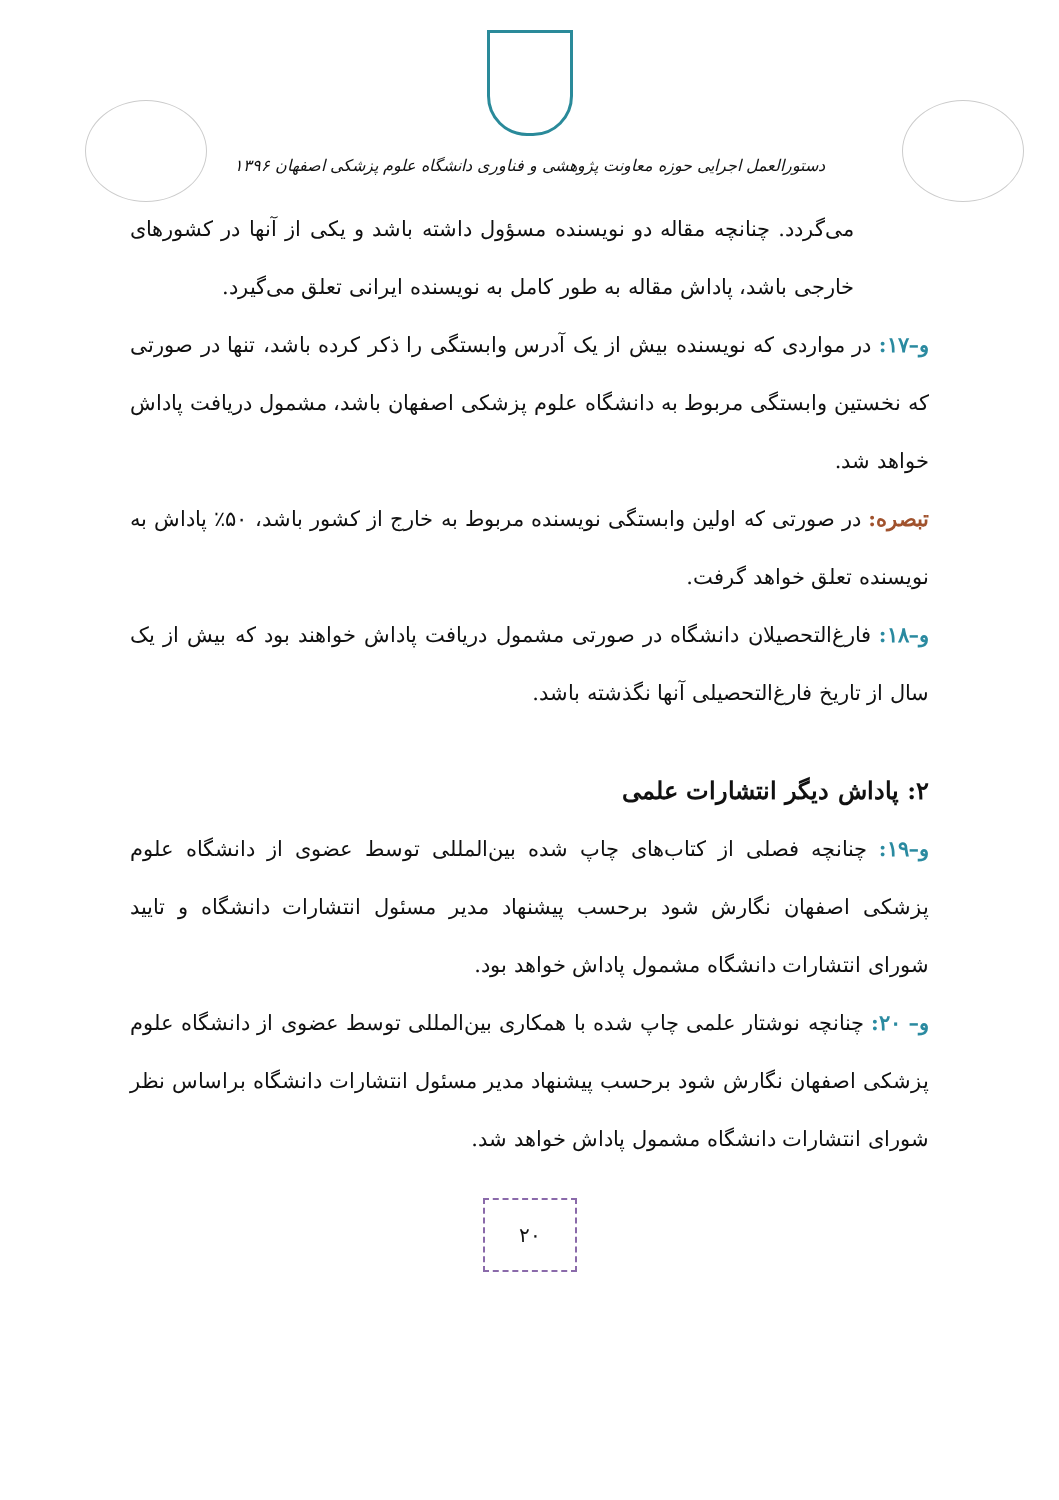دستورالعمل اجرایی حوزه معاونت پژوهشی و فناوری دانشگاه علوم پزشکی اصفهان ۱۳۹۶
می‌گردد. چنانچه مقاله دو نویسنده مسؤول داشته باشد و یکی از آنها در کشورهای خارجی باشد، پاداش مقاله به طور کامل به نویسنده ایرانی تعلق می‌گیرد.
و–۱۷: در مواردی که نویسنده بیش از یک آدرس وابستگی را ذکر کرده باشد، تنها در صورتی که نخستین وابستگی مربوط به دانشگاه علوم پزشکی اصفهان باشد، مشمول دریافت پاداش خواهد شد.
تبصره: در صورتی که اولین وابستگی نویسنده مربوط به خارج از کشور باشد، ۵۰٪ پاداش به نویسنده تعلق خواهد گرفت.
و–۱۸: فارغ‌التحصیلان دانشگاه در صورتی مشمول دریافت پاداش خواهند بود که بیش از یک سال از تاریخ فارغ‌التحصیلی آنها نگذشته باشد.
۲: پاداش دیگر انتشارات علمی
و–۱۹: چنانچه فصلی از کتاب‌های چاپ شده بین‌المللی توسط عضوی از دانشگاه علوم پزشکی اصفهان نگارش شود برحسب پیشنهاد مدیر مسئول انتشارات دانشگاه و تایید شورای انتشارات دانشگاه مشمول پاداش خواهد بود.
و– ۲۰: چنانچه نوشتار علمی چاپ شده با همکاری بین‌المللی توسط عضوی از دانشگاه علوم پزشکی اصفهان نگارش شود برحسب پیشنهاد مدیر مسئول انتشارات دانشگاه براساس نظر شورای انتشارات دانشگاه مشمول پاداش خواهد شد.
۲۰